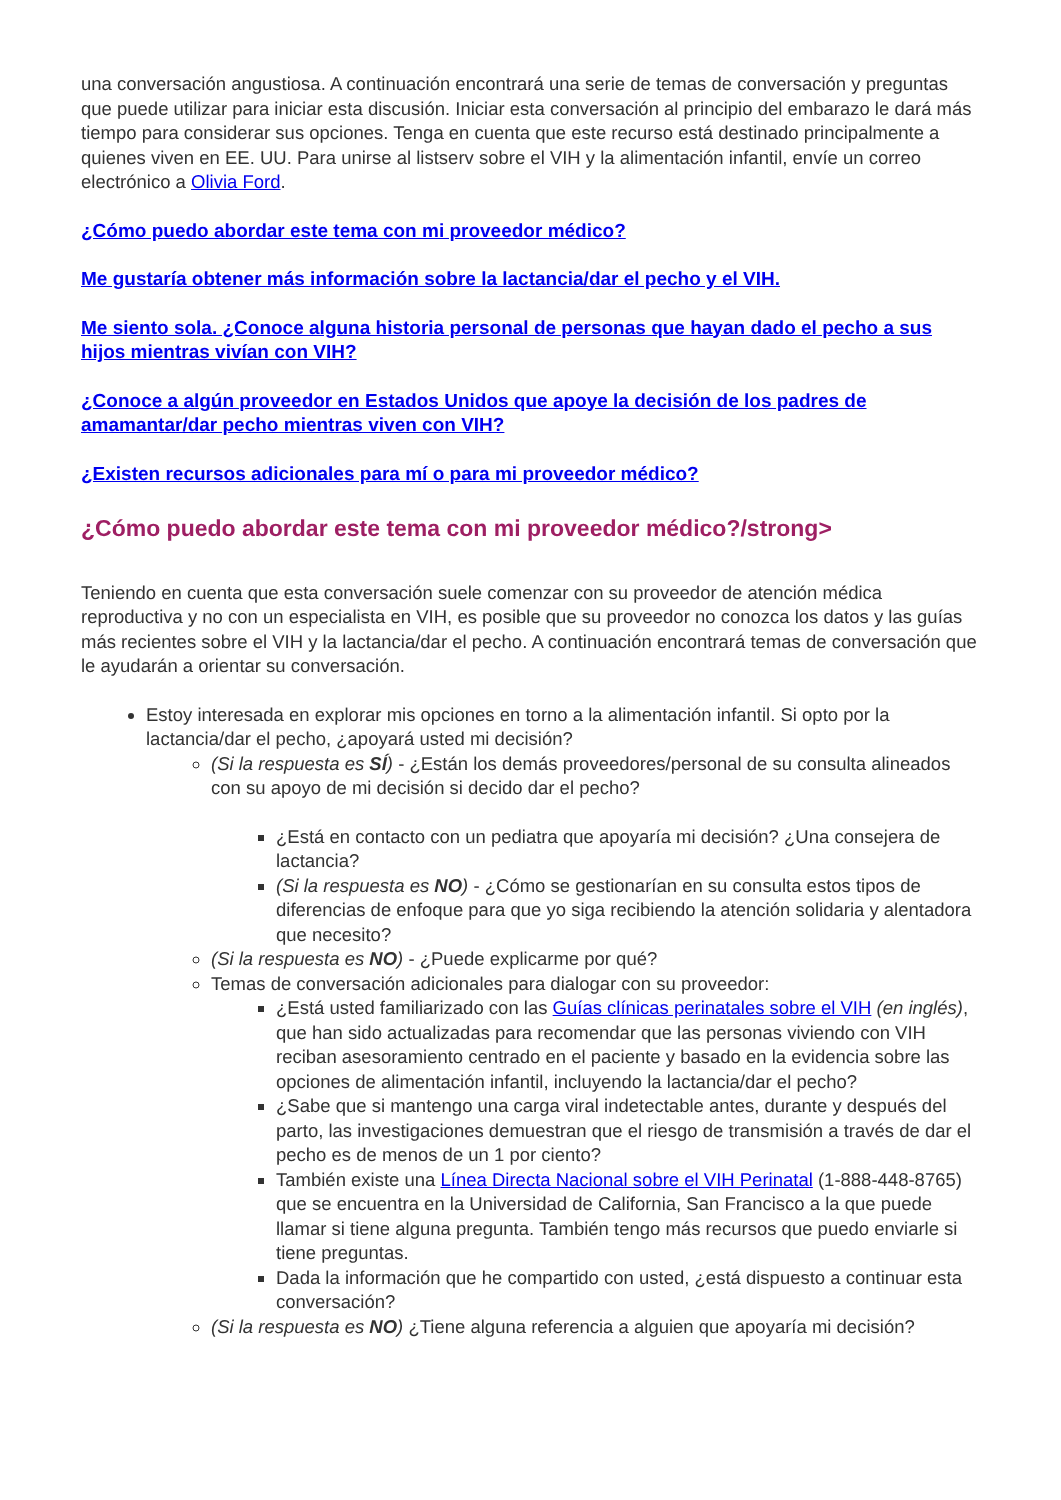una conversación angustiosa. A continuación encontrará una serie de temas de conversación y preguntas que puede utilizar para iniciar esta discusión. Iniciar esta conversación al principio del embarazo le dará más tiempo para considerar sus opciones. Tenga en cuenta que este recurso está destinado principalmente a quienes viven en EE. UU. Para unirse al listserv sobre el VIH y la alimentación infantil, envíe un correo electrónico a Olivia Ford.
¿Cómo puedo abordar este tema con mi proveedor médico?
Me gustaría obtener más información sobre la lactancia/dar el pecho y el VIH.
Me siento sola. ¿Conoce alguna historia personal de personas que hayan dado el pecho a sus hijos mientras vivían con VIH?
¿Conoce a algún proveedor en Estados Unidos que apoye la decisión de los padres de amamantar/dar pecho mientras viven con VIH?
¿Existen recursos adicionales para mí o para mi proveedor médico?
¿Cómo puedo abordar este tema con mi proveedor médico?/strong>
Teniendo en cuenta que esta conversación suele comenzar con su proveedor de atención médica reproductiva y no con un especialista en VIH, es posible que su proveedor no conozca los datos y las guías más recientes sobre el VIH y la lactancia/dar el pecho. A continuación encontrará temas de conversación que le ayudarán a orientar su conversación.
Estoy interesada en explorar mis opciones en torno a la alimentación infantil. Si opto por la lactancia/dar el pecho, ¿apoyará usted mi decisión?
(Si la respuesta es SÍ) - ¿Están los demás proveedores/personal de su consulta alineados con su apoyo de mi decisión si decido dar el pecho?
¿Está en contacto con un pediatra que apoyaría mi decisión? ¿Una consejera de lactancia?
(Si la respuesta es NO) - ¿Cómo se gestionarían en su consulta estos tipos de diferencias de enfoque para que yo siga recibiendo la atención solidaria y alentadora que necesito?
(Si la respuesta es NO) - ¿Puede explicarme por qué?
Temas de conversación adicionales para dialogar con su proveedor:
¿Está usted familiarizado con las Guías clínicas perinatales sobre el VIH (en inglés), que han sido actualizadas para recomendar que las personas viviendo con VIH reciban asesoramiento centrado en el paciente y basado en la evidencia sobre las opciones de alimentación infantil, incluyendo la lactancia/dar el pecho?
¿Sabe que si mantengo una carga viral indetectable antes, durante y después del parto, las investigaciones demuestran que el riesgo de transmisión a través de dar el pecho es de menos de un 1 por ciento?
También existe una Línea Directa Nacional sobre el VIH Perinatal (1-888-448-8765) que se encuentra en la Universidad de California, San Francisco a la que puede llamar si tiene alguna pregunta. También tengo más recursos que puedo enviarle si tiene preguntas.
Dada la información que he compartido con usted, ¿está dispuesto a continuar esta conversación?
(Si la respuesta es NO) ¿Tiene alguna referencia a alguien que apoyaría mi decisión?